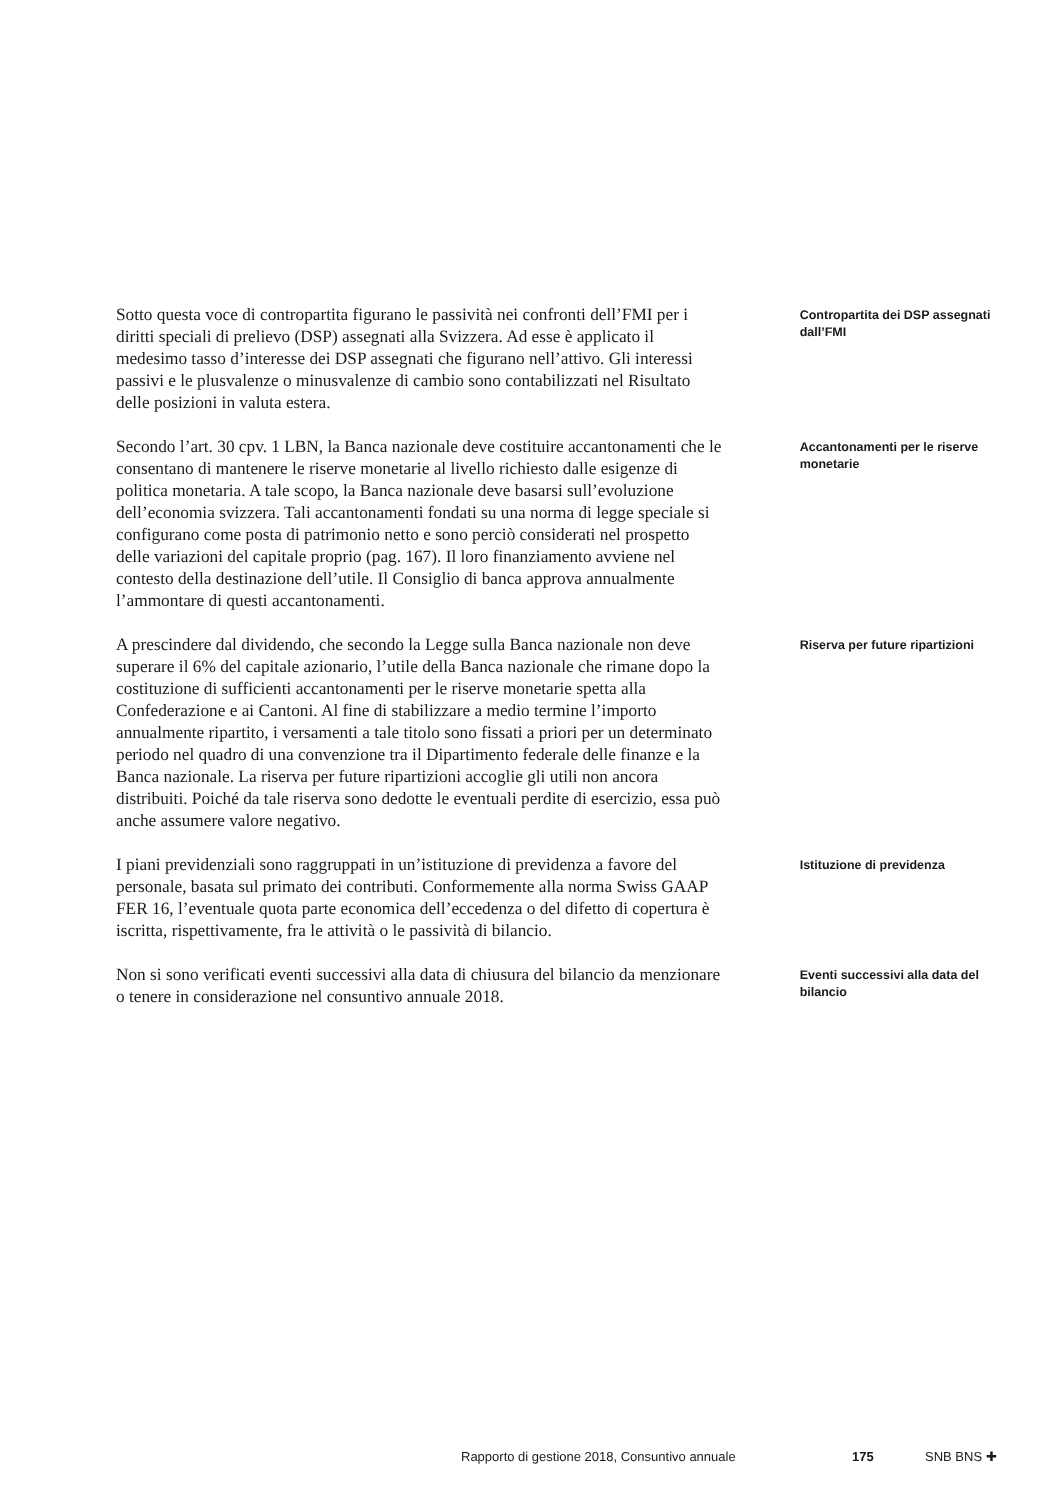Sotto questa voce di contropartita figurano le passività nei confronti dell’FMI per i diritti speciali di prelievo (DSP) assegnati alla Svizzera. Ad esse è applicato il medesimo tasso d’interesse dei DSP assegnati che figurano nell’attivo. Gli interessi passivi e le plusvalenze o minusvalenze di cambio sono contabilizzati nel Risultato delle posizioni in valuta estera.
Contropartita dei DSP assegnati dall’FMI
Secondo l’art. 30 cpv. 1 LBN, la Banca nazionale deve costituire accantonamenti che le consentano di mantenere le riserve monetarie al livello richiesto dalle esigenze di politica monetaria. A tale scopo, la Banca nazionale deve basarsi sull’evoluzione dell’economia svizzera. Tali accantonamenti fondati su una norma di legge speciale si configurano come posta di patrimonio netto e sono perciò considerati nel prospetto delle variazioni del capitale proprio (pag. 167). Il loro finanziamento avviene nel contesto della destinazione dell’utile. Il Consiglio di banca approva annualmente l’ammontare di questi accantonamenti.
Accantonamenti per le riserve monetarie
A prescindere dal dividendo, che secondo la Legge sulla Banca nazionale non deve superare il 6% del capitale azionario, l’utile della Banca nazionale che rimane dopo la costituzione di sufficienti accantonamenti per le riserve monetarie spetta alla Confederazione e ai Cantoni. Al fine di stabilizzare a medio termine l’importo annualmente ripartito, i versamenti a tale titolo sono fissati a priori per un determinato periodo nel quadro di una convenzione tra il Dipartimento federale delle finanze e la Banca nazionale. La riserva per future ripartizioni accoglie gli utili non ancora distribuiti. Poiché da tale riserva sono dedotte le eventuali perdite di esercizio, essa può anche assumere valore negativo.
Riserva per future ripartizioni
I piani previdenziali sono raggruppati in un’istituzione di previdenza a favore del personale, basata sul primato dei contributi. Conformemente alla norma Swiss GAAP FER 16, l’eventuale quota parte economica dell’eccedenza o del difetto di copertura è iscritta, rispettivamente, fra le attività o le passività di bilancio.
Istituzione di previdenza
Non si sono verificati eventi successivi alla data di chiusura del bilancio da menzionare o tenere in considerazione nel consuntivo annuale 2018.
Eventi successivi alla data del bilancio
Rapporto di gestione 2018, Consuntivo annuale 175 SNB BNS ✚